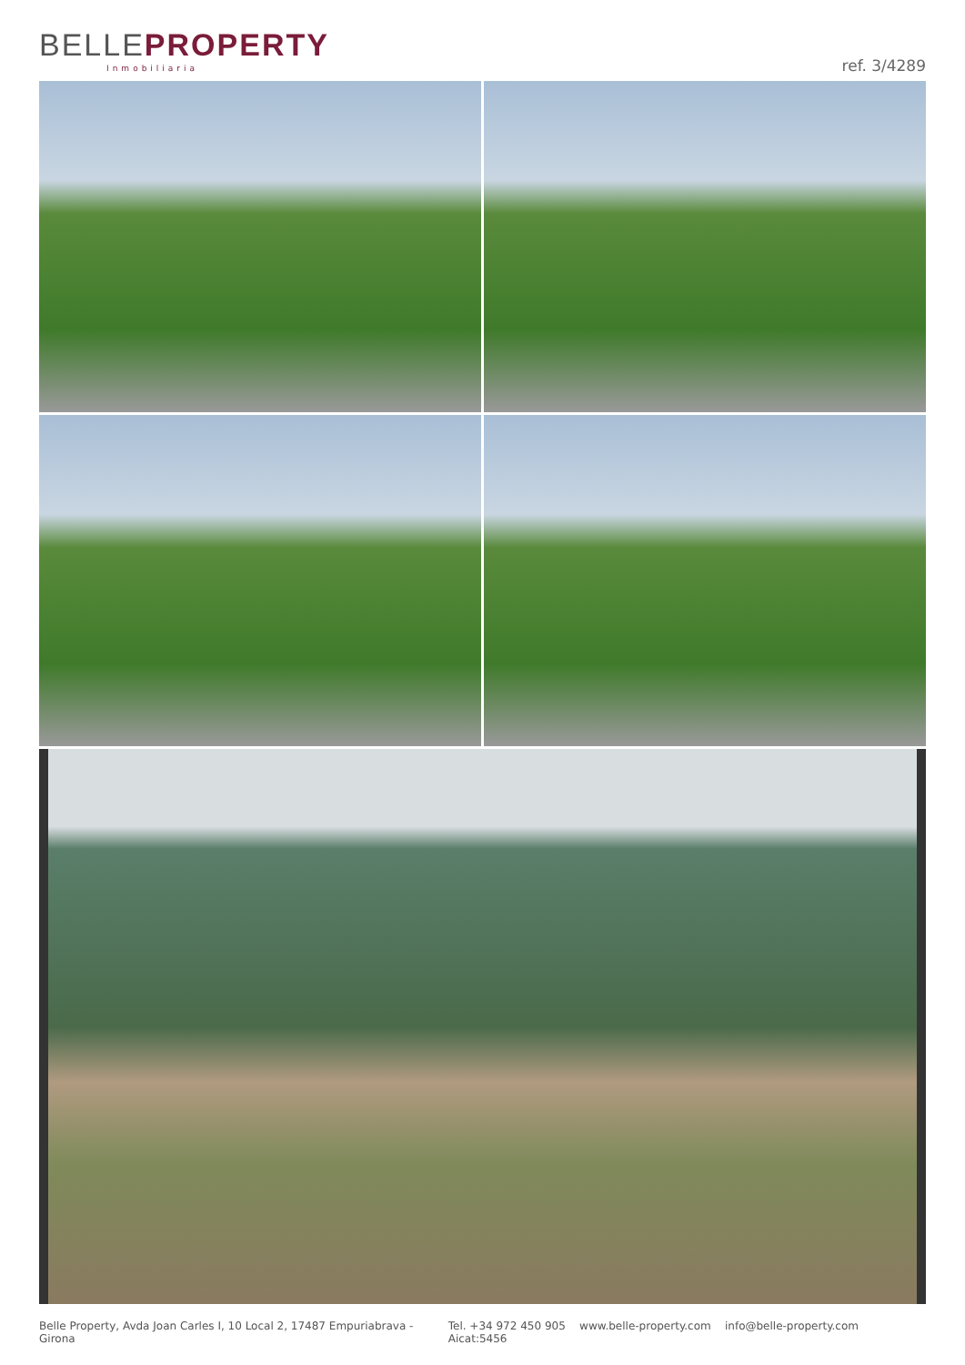BELLEPROPERTY
Inmobiliaria ref. 3/4289
Belle Property, Avda Joan Carles I, 10 Local 2, 17487 Empuriabrava - Girona Tel. +34 972 450 905 www.belle-property.com info@belle-property.com Aicat:5456